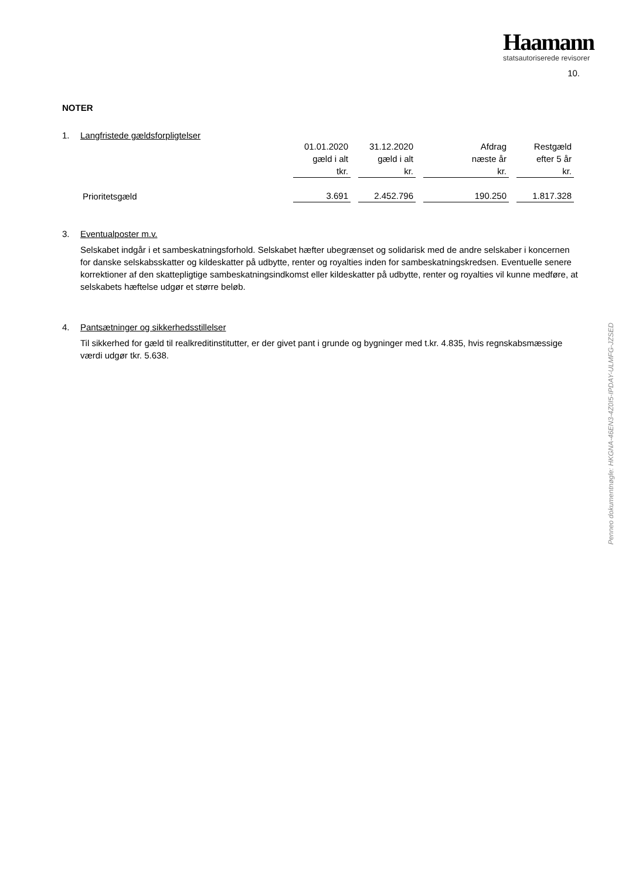Haamann
statsautoriserede revisorer
10.
NOTER
1. Langfristede gældsforpligtelser
| | 01.01.2020 gæld i alt tkr. | 31.12.2020 gæld i alt kr. | Afdrag næste år kr. | Restgæld efter 5 år kr. |
| --- | --- | --- | --- | --- |
| Prioritetsgæld | 3.691 | 2.452.796 | 190.250 | 1.817.328 |
3. Eventualposter m.v.
Selskabet indgår i et sambeskatningsforhold. Selskabet hæfter ubegrænset og solidarisk med de andre selskaber i koncernen for danske selskabsskatter og kildeskatter på udbytte, renter og royalties inden for sambeskatningskredsen. Eventuelle senere korrektioner af den skattepligtige sambeskatningsindkomst eller kildeskatter på udbytte, renter og royalties vil kunne medføre, at selskabets hæftelse udgør et større beløb.
4. Pantsætninger og sikkerhedsstillelser
Til sikkerhed for gæld til realkreditinstitutter, er der givet pant i grunde og bygninger med t.kr. 4.835, hvis regnskabsmæssige værdi udgør tkr. 5.638.
Penneo dokumentnøgle: HKGNA-46EN3-4Z0I5-IPDAY-ULMFG-JZSED